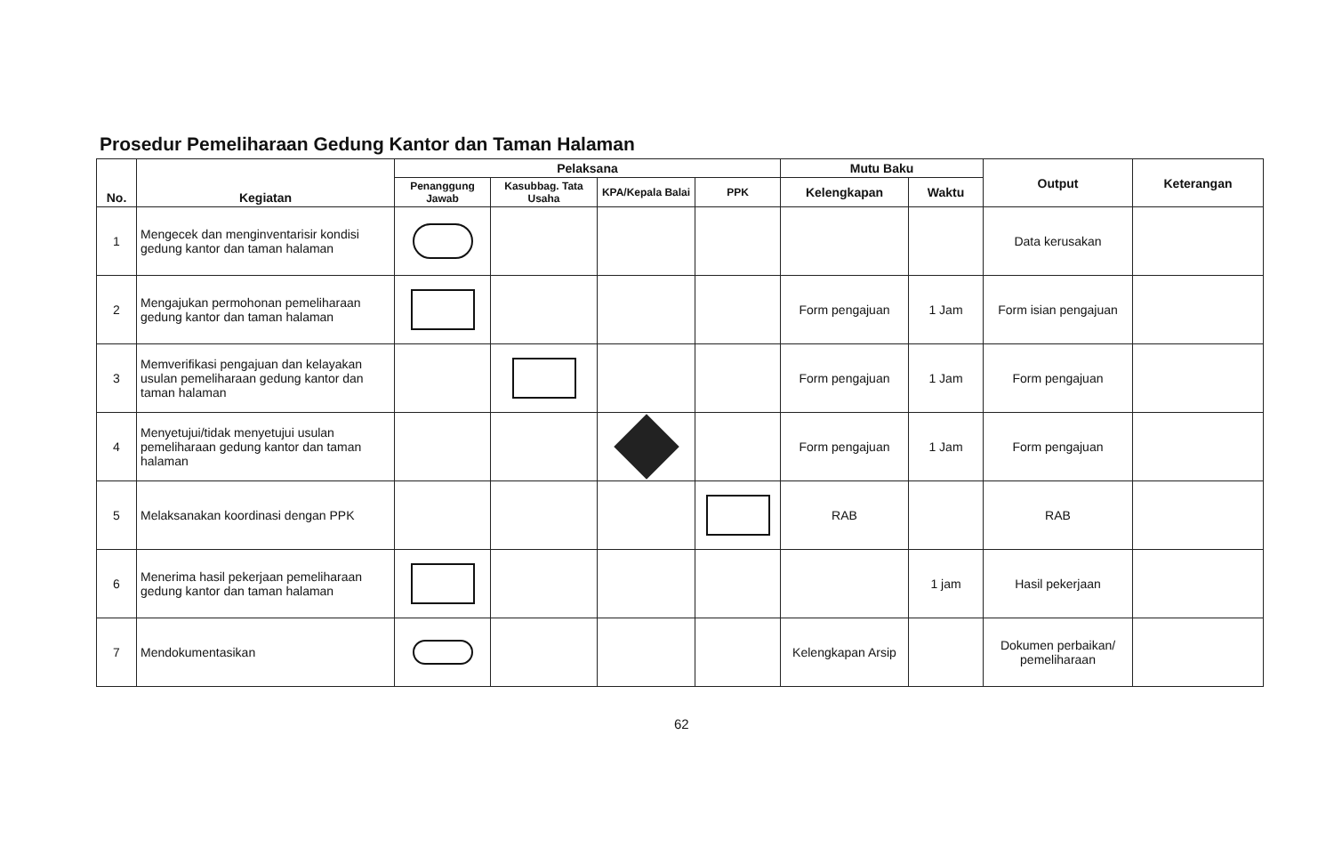Prosedur Pemeliharaan Gedung Kantor dan Taman Halaman
| No. | Kegiatan | Pelaksana | | | | Mutu Baku | | Output | Keterangan |
| --- | --- | --- | --- | --- | --- | --- | --- | --- | --- |
| | | Penanggung Jawab | Kasubbag. Tata Usaha | KPA/Kepala Balai | PPK | Kelengkapan | Waktu | | |
| 1 | Mengecek dan menginventarisir kondisi gedung kantor dan taman halaman | | | | | | | Data kerusakan | |
| 2 | Mengajukan permohonan pemeliharaan gedung kantor dan taman halaman | | | | | Form pengajuan | 1 Jam | Form isian pengajuan | |
| 3 | Memverifikasi pengajuan dan kelayakan usulan pemeliharaan gedung kantor dan taman halaman | | | | | Form pengajuan | 1 Jam | Form pengajuan | |
| 4 | Menyetujui/tidak menyetujui usulan pemeliharaan gedung kantor dan taman halaman | | | | | Form pengajuan | 1 Jam | Form pengajuan | |
| 5 | Melaksanakan koordinasi dengan PPK | | | | | RAB | | RAB | |
| 6 | Menerima hasil pekerjaan pemeliharaan gedung kantor dan taman halaman | | | | | | 1 jam | Hasil pekerjaan | |
| 7 | Mendokumentasikan | | | | | Kelengkapan Arsip | | Dokumen perbaikan/ pemeliharaan | |
62